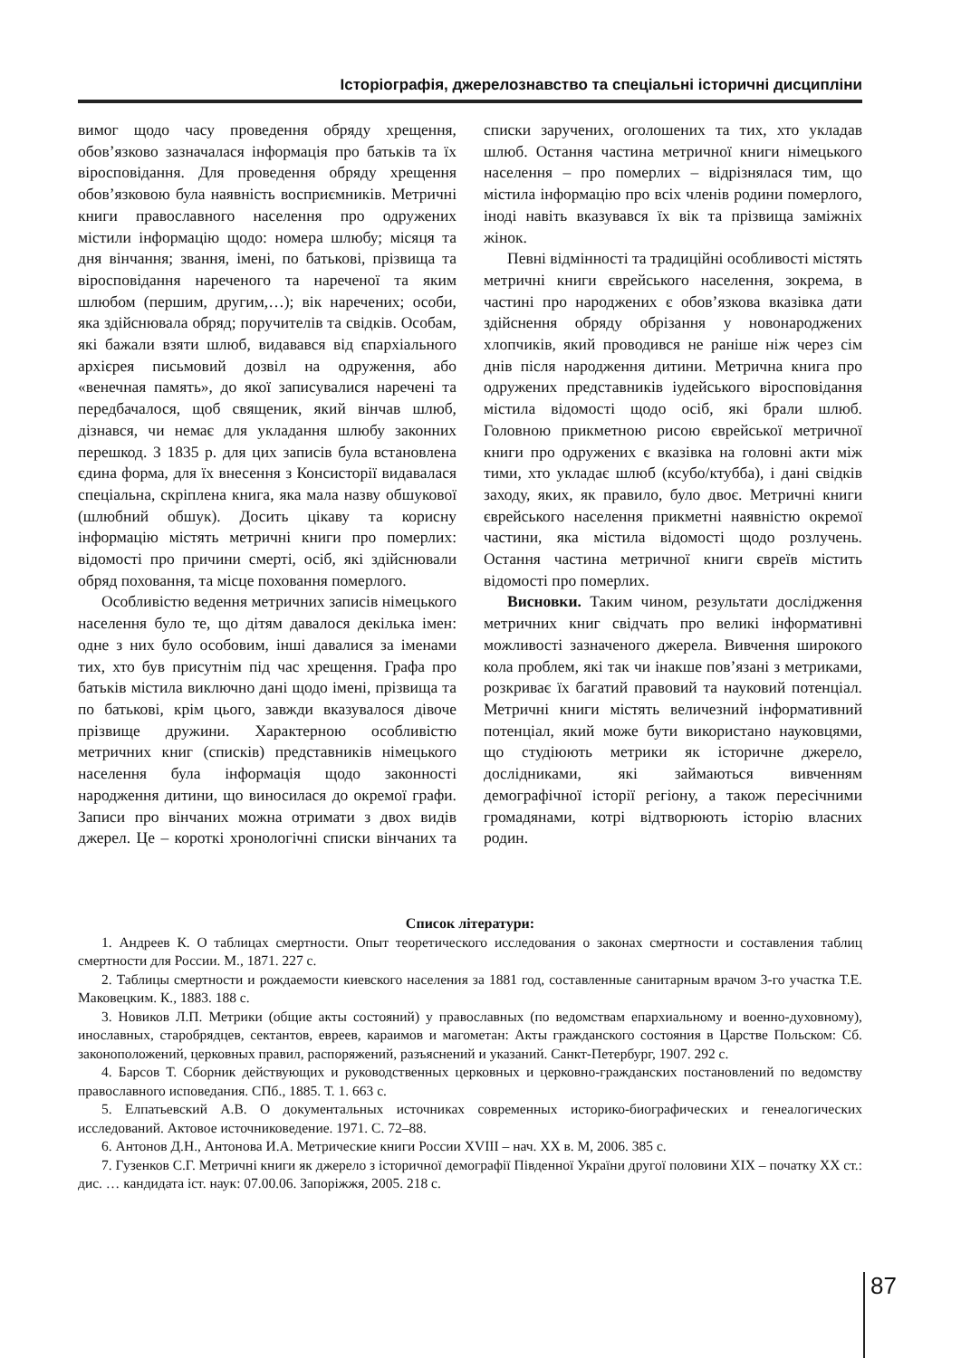Історіографія, джерелознавство та спеціальні історичні дисципліни
вимог щодо часу проведення обряду хрещення, обов’язково зазначалася інформація про батьків та їх віросповідання. Для проведення обряду хрещення обов’язковою була наявність восприємників. Метричні книги православного населення про одружених містили інформацію щодо: номера шлюбу; місяця та дня вінчання; звання, імені, по батькові, прізвища та віросповідання нареченого та нареченої та яким шлюбом (першим, другим,…); вік наречених; особи, яка здійснювала обряд; поручителів та свідків. Особам, які бажали взяти шлюб, видавався від єпархіального архієрея письмовий дозвіл на одруження, або «венечная память», до якої записувалися наречені та передбачалося, щоб священик, який вінчав шлюб, дізнався, чи немає для укладання шлюбу законних перешкод. З 1835 р. для цих записів була встановлена єдина форма, для їх внесення з Консисторії видавалася спеціальна, скріплена книга, яка мала назву обшукової (шлюбний обшук). Досить цікаву та корисну інформацію містять метричні книги про померлих: відомості про причини смерті, осіб, які здійснювали обряд поховання, та місце поховання померлого.
Особливістю ведення метричних записів німецького населення було те, що дітям давалося декілька імен: одне з них було особовим, інші давалися за іменами тих, хто був присутнім під час хрещення. Графа про батьків містила виключно дані щодо імені, прізвища та по батькові, крім цього, завжди вказувалося дівоче прізвище дружини. Характерною особливістю метричних книг (списків) представників німецького населення була інформація щодо законності народження дитини, що виносилася до окремої графи. Записи про вінчаних можна отримати з двох видів джерел. Це – короткі хронологічні списки вінчаних та списки заручених, оголошених та тих, хто укладав шлюб. Остання частина метричної книги німецького населення – про померлих – відрізнялася тим, що містила інформацію про всіх членів родини померлого, іноді навіть вказувався їх вік та прізвища заміжніх жінок.
Певні відмінності та традиційні особливості містять метричні книги єврейського населення, зокрема, в частині про народжених є обов’язкова вказівка дати здійснення обряду обрізання у новонароджених хлопчиків, який проводився не раніше ніж через сім днів після народження дитини. Метрична книга про одружених представників іудейського віросповідання містила відомості щодо осіб, які брали шлюб. Головною прикметною рисою єврейської метричної книги про одружених є вказівка на головні акти між тими, хто укладає шлюб (ксубо/ктубба), і дані свідків заходу, яких, як правило, було двоє. Метричні книги єврейського населення прикметні наявністю окремої частини, яка містила відомості щодо розлучень. Остання частина метричної книги євреїв містить відомості про померлих.
Висновки. Таким чином, результати дослідження метричних книг свідчать про великі інформативні можливості зазначеного джерела. Вивчення широкого кола проблем, які так чи інакше пов’язані з метриками, розкриває їх багатий правовий та науковий потенціал. Метричні книги містять величезний інформативний потенціал, який може бути використано науковцями, що студіюють метрики як історичне джерело, дослідниками, які займаються вивченням демографічної історії регіону, а також пересічними громадянами, котрі відтворюють історію власних родин.
Список літератури:
1. Андреев К. О таблицах смертности. Опыт теоретического исследования о законах смертности и составления таблиц смертности для России. М., 1871. 227 с.
2. Таблицы смертности и рождаемости киевского населения за 1881 год, составленные санитарным врачом 3-го участка Т.Е. Маковецким. К., 1883. 188 с.
3. Новиков Л.П. Метрики (общие акты состояний) у православных (по ведомствам епархиальному и военно-духовному), инославных, старобрядцев, сектантов, евреев, караимов и магометан: Акты гражданского состояния в Царстве Польском: Сб. законоположений, церковных правил, распоряжений, разъяснений и указаний. Санкт-Петербург, 1907. 292 с.
4. Барсов Т. Сборник действующих и руководственных церковных и церковно-гражданских постановлений по ведомству православного исповедания. СПб., 1885. Т. 1. 663 с.
5. Елпатьевский А.В. О документальных источниках современных историко-биографических и генеалогических исследований. Актовое источниковедение. 1971. С. 72–88.
6. Антонов Д.Н., Антонова И.А. Метрические книги России XVIII – нач. XX в. М, 2006. 385 с.
7. Гузенков С.Г. Метричні книги як джерело з історичної демографії Південної України другої половини XIX – початку XX ст.: дис. … кандидата іст. наук: 07.00.06. Запоріжжя, 2005. 218 с.
87